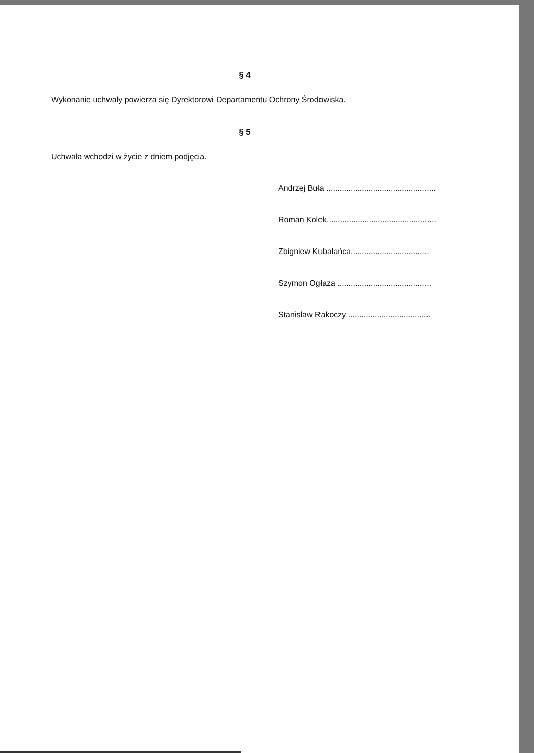§ 4
Wykonanie uchwały powierza się Dyrektorowi Departamentu Ochrony Środowiska.
§ 5
Uchwała wchodzi w życie z dniem podjęcia.
Andrzej Buła .................................................
Roman Kolek.................................................
Zbigniew Kubalańca...................................
Szymon Ogłaza ..........................................
Stanisław Rakoczy .....................................